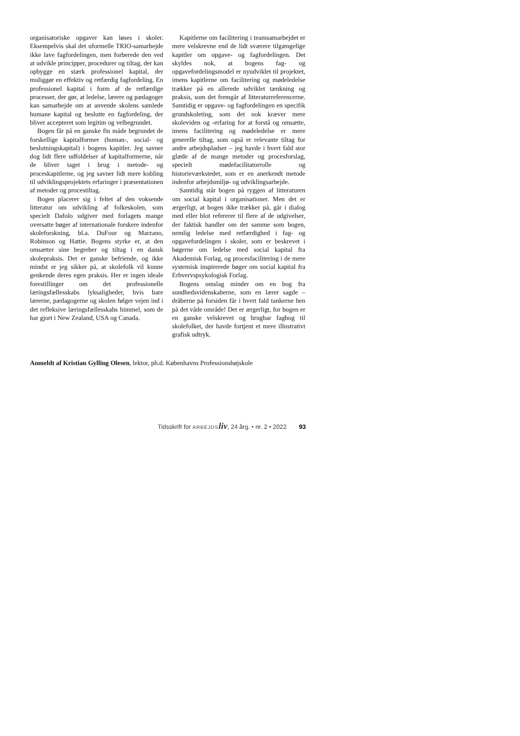organisatoriske opgaver kan løses i skoler. Eksempelvis skal det uformelle TRIO-samarbejde ikke lave fagfordelingen, men forberede den ved at udvikle principper, procedurer og tiltag, der kan opbygge en stærk professionel kapital, der muliggør en effektiv og retfærdig fagfordeling. En professionel kapital i form af de retfærdige processer, der gør, at ledelse, lærere og pædagoger kan samarbejde om at anvende skolens samlede humane kapital og beslutte en fagfordeling, der bliver accepteret som legitim og velbegrundet.
Bogen får på en ganske fin måde begrundet de forskellige kapitalformer (human-, social- og beslutningskapital) i bogens kapitler. Jeg savner dog lidt flere udfoldelser af kapitalformerne, når de bliver taget i brug i metode- og proceskapitlerne, og jeg savner lidt mere kobling til udviklingsprojektets erfaringer i præsentationen af metoder og procestiltag.
Bogen placerer sig i feltet af den voksende litteratur om udvikling af folkeskolen, som specielt Dafolo udgiver med forlagets mange oversatte bøger af internationale forskere indenfor skoleforskning, bl.a. DuFour og Marzano, Robinson og Hattie. Bogens styrke er, at den omsætter sine begreber og tiltag i en dansk skolepraksis. Det er ganske befriende, og ikke mindst er jeg sikker på, at skolefolk vil kunne genkende deres egen praksis. Her er ingen ideale forestillinger om det professionelle læringsfællesskabs lyksaligheder, hvis bare lærerne, pædagogerne og skolen følger vejen ind i det refleksive læringsfællesskabs himmel, som de har gjort i New Zealand, USA og Canada.
Kapitlerne om facilitering i teamsamarbejdet er mere velskrevne end de lidt sværere tilgængelige kapitler om opgave- og fagfordelingen. Det skyldes nok, at bogens fag- og opgavefordelingsmodel er nyudviklet til projektet, imens kapitlerne om facilitering og mødeledelse trækker på en allerede udviklet tænkning og praksis, som det fremgår af litteraturreferencerne. Samtidig er opgave- og fagfordelingen en specifik grundskoleting, som det nok kræver mere skoleviden og -erfaring for at forstå og omsætte, imens facilitering og mødeledelse er mere generelle tiltag, som også er relevante tiltag for andre arbejdspladser – jeg havde i hvert fald stor glæde af de mange metoder og procesforslag, specielt mødefacilitatorrolle og historieværkstedet, som er en anerkendt metode indenfor arbejdsmiljø- og udviklingsarbejde.
Samtidig står bogen på ryggen af litteraturen om social kapital i organisationer. Men det er ærgerligt, at bogen ikke trækker på, går i dialog med eller blot refererer til flere af de udgivelser, der faktisk handler om det samme som bogen, nemlig ledelse med retfærdighed i fag- og opgavefordelingen i skoler, som er beskrevet i bøgerne om ledelse med social kapital fra Akademisk Forlag, og procesfacilitering i de mere systemisk inspirerede bøger om social kapital fra Erhvervspsykologisk Forlag.
Bogens omslag minder om en bog fra sundhedsvidenskaberne, som en lærer sagde – dråberne på forsiden får i hvert fald tankerne hen på det våde område! Det er ærgerligt, for bogen er en ganske velskrevet og brugbar fagbog til skolefolket, der havde fortjent et mere illustrativt grafisk udtryk.
Anmeldt af Kristian Gylling Olesen, lektor, ph.d. Københavns Professionshøjskole
Tidsskrift for ARBEJDS liv, 24 årg. • nr. 2 • 2022 93